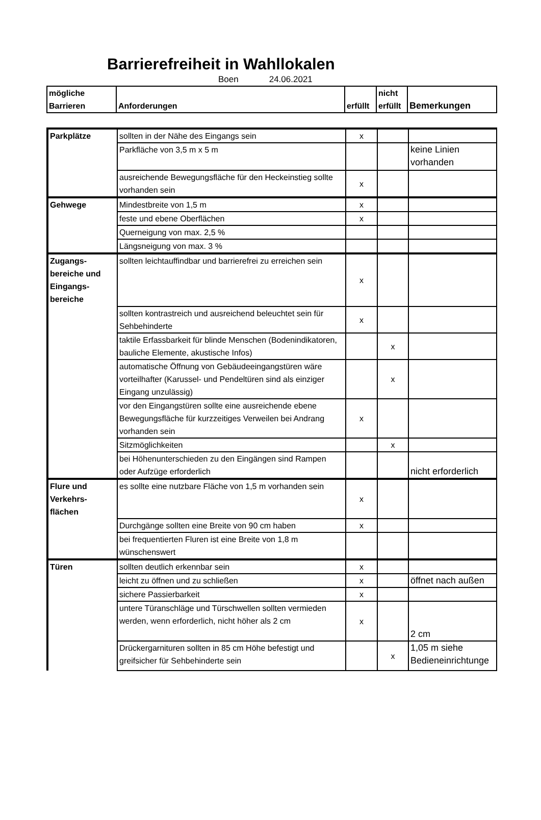Barrierefreiheit in Wahllokalen
Boen 24.06.2021
| mögliche Barrieren | Anforderungen | erfüllt | nicht erfüllt | Bemerkungen |
| --- | --- | --- | --- | --- |
| Parkplätze | sollten in der Nähe des Eingangs sein | x | | |
| | Parkfläche von 3,5 m x 5 m | | | keine Linien vorhanden |
| | ausreichende Bewegungsfläche für den Heckeinstieg sollte vorhanden sein | x | | |
| Gehwege | Mindestbreite von 1,5 m | x | | |
| | feste und ebene Oberflächen | x | | |
| | Querneigung von max. 2,5 % | | | |
| | Längsneigung von max. 3 % | | | |
| Zugangs-bereiche und Eingangs-bereiche | sollten leichtauffindbar und barrierefrei zu erreichen sein | x | | |
| | sollten kontrastreich und ausreichend beleuchtet sein für Sehbehinderte | x | | |
| | taktile Erfassbarkeit für blinde Menschen (Bodenindikatoren, bauliche Elemente, akustische Infos) | | x | |
| | automatische Öffnung von Gebäudeeingangstüren wäre vorteilhafter (Karussel- und Pendeltüren sind als einziger Eingang unzulässig) | | x | |
| | vor den Eingangstüren sollte eine ausreichende ebene Bewegungsfläche für kurzzeitiges Verweilen bei Andrang vorhanden sein | x | | |
| | Sitzmöglichkeiten | | x | |
| | bei Höhenunterschieden zu den Eingängen sind Rampen oder Aufzüge erforderlich | | | nicht erforderlich |
| Flure und Verkehrs-flächen | es sollte eine nutzbare Fläche von 1,5 m vorhanden sein | x | | |
| | Durchgänge sollten eine Breite von 90 cm haben | x | | |
| | bei frequentierten Fluren ist eine Breite von 1,8 m wünschenswert | | | |
| Türen | sollten deutlich erkennbar sein | x | | |
| | leicht zu öffnen und zu schließen | x | | öffnet nach außen |
| | sichere Passierbarkeit | x | | |
| | untere Türanschläge und Türschwellen sollten vermieden werden, wenn erforderlich, nicht höher als 2 cm | x | | 2 cm |
| | Drückergarnituren sollten in 85 cm Höhe befestigt und greifsicher für Sehbehinderte sein | | x | 1,05 m siehe Bedieneinrichtunge |